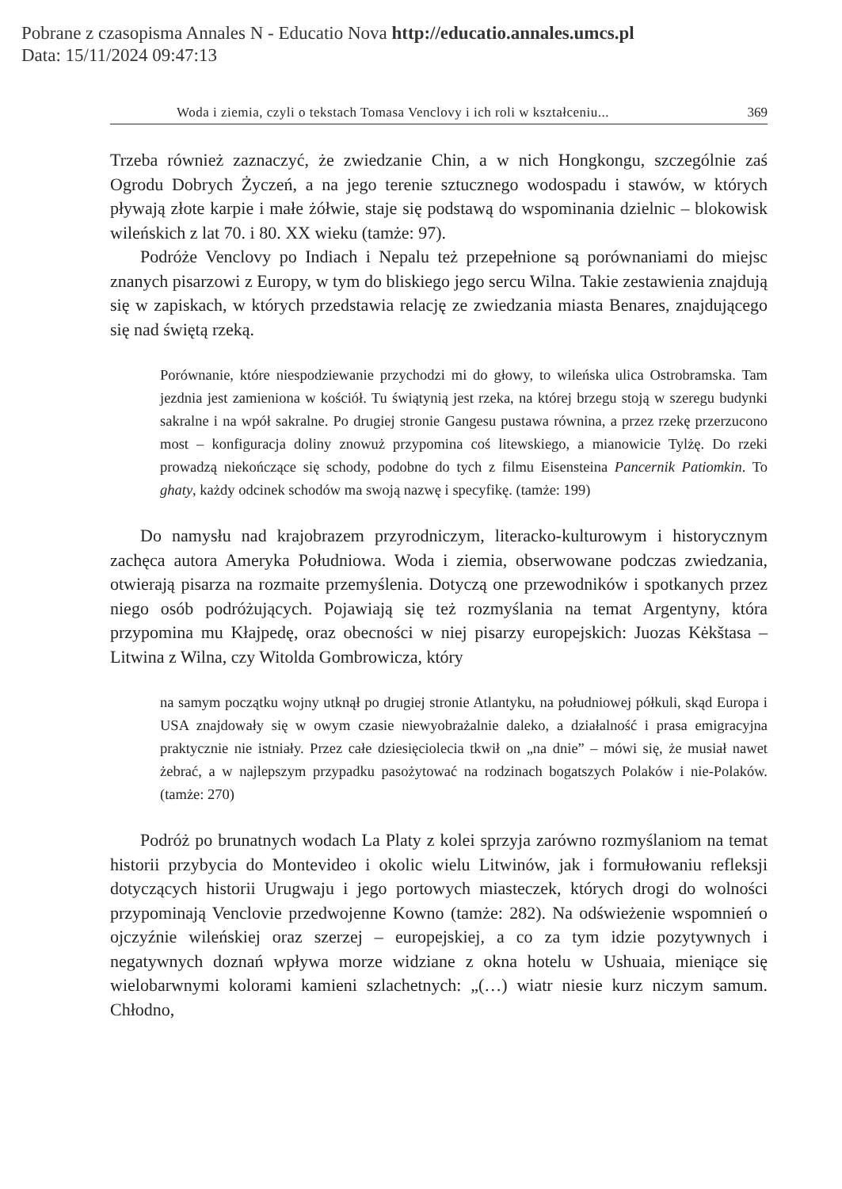Pobrane z czasopisma Annales N - Educatio Nova http://educatio.annales.umcs.pl
Data: 15/11/2024 09:47:13
Woda i ziemia, czyli o tekstach Tomasa Venclovy i ich roli w kształceniu... 369
Trzeba również zaznaczyć, że zwiedzanie Chin, a w nich Hongkongu, szczególnie zaś Ogrodu Dobrych Życzeń, a na jego terenie sztucznego wodospadu i stawów, w których pływają złote karpie i małe żółwie, staje się podstawą do wspominania dzielnic – blokowisk wileńskich z lat 70. i 80. XX wieku (tamże: 97).
Podróże Venclovy po Indiach i Nepalu też przepełnione są porównaniami do miejsc znanych pisarzowi z Europy, w tym do bliskiego jego sercu Wilna. Takie zestawienia znajdują się w zapiskach, w których przedstawia relację ze zwiedzania miasta Benares, znajdującego się nad świętą rzeką.
Porównanie, które niespodziewanie przychodzi mi do głowy, to wileńska ulica Ostrobramska. Tam jezdnia jest zamieniona w kościół. Tu świątynią jest rzeka, na której brzegu stoją w szeregu budynki sakralne i na wpół sakralne. Po drugiej stronie Gangesu pustawa równina, a przez rzekę przerzucono most – konfiguracja doliny znowuż przypomina coś litewskiego, a mianowicie Tylżę. Do rzeki prowadzą niekończące się schody, podobne do tych z filmu Eisensteina Pancernik Patiomkin. To ghaty, każdy odcinek schodów ma swoją nazwę i specyfikę. (tamże: 199)
Do namysłu nad krajobrazem przyrodniczym, literacko-kulturowym i historycznym zachęca autora Ameryka Południowa. Woda i ziemia, obserwowane podczas zwiedzania, otwierają pisarza na rozmaite przemyślenia. Dotyczą one przewodników i spotkanych przez niego osób podróżujących. Pojawiają się też rozmyślania na temat Argentyny, która przypomina mu Kłajpedę, oraz obecności w niej pisarzy europejskich: Juozas Kėkštasa – Litwina z Wilna, czy Witolda Gombrowicza, który
na samym początku wojny utknął po drugiej stronie Atlantyku, na południowej półkuli, skąd Europa i USA znajdowały się w owym czasie niewyobrażalnie daleko, a działalność i prasa emigracyjna praktycznie nie istniały. Przez całe dziesięciolecia tkwił on „na dnie” – mówi się, że musiał nawet żebrać, a w najlepszym przypadku pasożytować na rodzinach bogatszych Polaków i nie-Polaków. (tamże: 270)
Podróż po brunatnych wodach La Platy z kolei sprzyja zarówno rozmyślaniom na temat historii przybycia do Montevideo i okolic wielu Litwinów, jak i formułowaniu refleksji dotyczących historii Urugwaju i jego portowych miasteczek, których drogi do wolności przypominają Venclovie przedwojenne Kowno (tamże: 282). Na odświeżenie wspomnień o ojczyźnie wileńskiej oraz szerzej – europejskiej, a co za tym idzie pozytywnych i negatywnych doznań wpływa morze widziane z okna hotelu w Ushuaia, mieniące się wielobarwnymi kolorami kamieni szlachetnych: „(…) wiatr niesie kurz niczym samum. Chłodno,